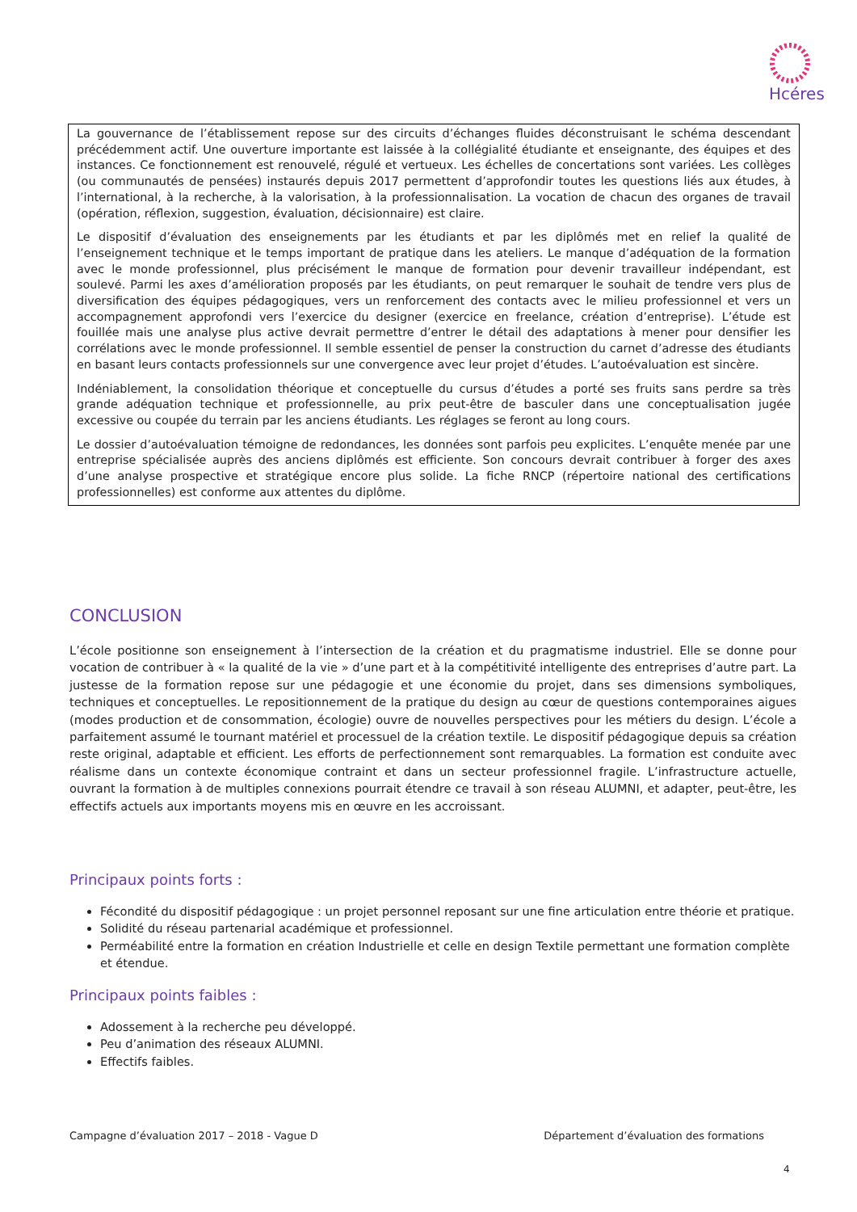Hcéres
La gouvernance de l’établissement repose sur des circuits d’échanges fluides déconstruisant le schéma descendant précédemment actif. Une ouverture importante est laissée à la collégialité étudiante et enseignante, des équipes et des instances. Ce fonctionnement est renouvelé, régulé et vertueux. Les échelles de concertations sont variées. Les collèges (ou communautés de pensées) instaurés depuis 2017 permettent d’approfondir toutes les questions liés aux études, à l’international, à la recherche, à la valorisation, à la professionnalisation. La vocation de chacun des organes de travail (opération, réflexion, suggestion, évaluation, décisionnaire) est claire.
Le dispositif d’évaluation des enseignements par les étudiants et par les diplômés met en relief la qualité de l’enseignement technique et le temps important de pratique dans les ateliers. Le manque d’adéquation de la formation avec le monde professionnel, plus précisément le manque de formation pour devenir travailleur indépendant, est soulevé. Parmi les axes d’amélioration proposés par les étudiants, on peut remarquer le souhait de tendre vers plus de diversification des équipes pédagogiques, vers un renforcement des contacts avec le milieu professionnel et vers un accompagnement approfondi vers l’exercice du designer (exercice en freelance, création d’entreprise). L’étude est fouillée mais une analyse plus active devrait permettre d’entrer le détail des adaptations à mener pour densifier les corrélations avec le monde professionnel. Il semble essentiel de penser la construction du carnet d’adresse des étudiants en basant leurs contacts professionnels sur une convergence avec leur projet d’études. L’autoévaluation est sincère.
Indéniablement, la consolidation théorique et conceptuelle du cursus d’études a porté ses fruits sans perdre sa très grande adéquation technique et professionnelle, au prix peut-être de basculer dans une conceptualisation jugée excessive ou coupée du terrain par les anciens étudiants. Les réglages se feront au long cours.
Le dossier d’autoévaluation témoigne de redondances, les données sont parfois peu explicites. L’enquête menée par une entreprise spécialisée auprès des anciens diplômés est efficiente. Son concours devrait contribuer à forger des axes d’une analyse prospective et stratégique encore plus solide. La fiche RNCP (répertoire national des certifications professionnelles) est conforme aux attentes du diplôme.
CONCLUSION
L’école positionne son enseignement à l’intersection de la création et du pragmatisme industriel. Elle se donne pour vocation de contribuer à « la qualité de la vie » d’une part et à la compétitivité intelligente des entreprises d’autre part. La justesse de la formation repose sur une pédagogie et une économie du projet, dans ses dimensions symboliques, techniques et conceptuelles. Le repositionnement de la pratique du design au cœur de questions contemporaines aigues (modes production et de consommation, écologie) ouvre de nouvelles perspectives pour les métiers du design. L’école a parfaitement assumé le tournant matériel et processuel de la création textile. Le dispositif pédagogique depuis sa création reste original, adaptable et efficient. Les efforts de perfectionnement sont remarquables. La formation est conduite avec réalisme dans un contexte économique contraint et dans un secteur professionnel fragile. L’infrastructure actuelle, ouvrant la formation à de multiples connexions pourrait étendre ce travail à son réseau ALUMNI, et adapter, peut-être, les effectifs actuels aux importants moyens mis en œuvre en les accroissant.
Principaux points forts :
Fécondité du dispositif pédagogique : un projet personnel reposant sur une fine articulation entre théorie et pratique.
Solidité du réseau partenarial académique et professionnel.
Perméabilité entre la formation en création Industrielle et celle en design Textile permettant une formation complète et étendue.
Principaux points faibles :
Adossement à la recherche peu développé.
Peu d’animation des réseaux ALUMNI.
Effectifs faibles.
Campagne d’évaluation 2017 – 2018 - Vague D Département d’évaluation des formations
4